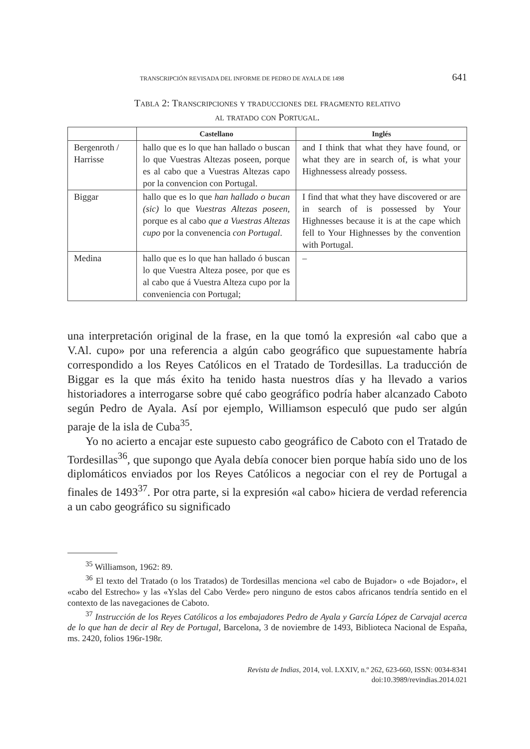TRANSCRIPCIÓN REVISADA DEL INFORME DE PEDRO DE AYALA DE 1498 641
Tabla 2: Transcripciones y traducciones del fragmento relativo
al tratado con Portugal.
| | Castellano | Inglés |
| --- | --- | --- |
| Bergenroth / Harrisse | hallo que es lo que han hallado o buscan lo que Vuestras Altezas poseen, porque es al cabo que a Vuestras Altezas capo por la convencion con Portugal. | and I think that what they have found, or what they are in search of, is what your Highnessess already possess. |
| Biggar | hallo que es lo que han hallado o bucan (sic) lo que Vuestras Altezas poseen , porque es al cabo que a Vuestras Altezas cupo por la convenencia con Portugal . | I find that what they have discovered or are in search of is possessed by Your Highnesses because it is at the cape which fell to Your Highnesses by the convention with Portugal. |
| Medina | hallo que es lo que han hallado ó buscan lo que Vuestra Alteza posee, por que es al cabo que á Vuestra Alteza cupo por la conveniencia con Portugal; | – |
una interpretación original de la frase, en la que tomó la expresión «al cabo que a V.Al. cupo» por una referencia a algún cabo geográfico que supuestamente habría correspondido a los Reyes Católicos en el Tratado de Tordesillas. La traducción de Biggar es la que más éxito ha tenido hasta nuestros días y ha llevado a varios historiadores a interrogarse sobre qué cabo geográfico podría haber alcanzado Caboto según Pedro de Ayala. Así por ejemplo, Williamson especuló que pudo ser algún paraje de la isla de Cuba<sup>35</sup>.
Yo no acierto a encajar este supuesto cabo geográfico de Caboto con el Tratado de Tordesillas<sup>36</sup>, que supongo que Ayala debía conocer bien porque había sido uno de los diplomáticos enviados por los Reyes Católicos a negociar con el rey de Portugal a finales de 1493<sup>37</sup>. Por otra parte, si la expresión «al cabo» hiciera de verdad referencia a un cabo geográfico su significado
<sup>35</sup> Williamson, 1962: 89.
<sup>36</sup> El texto del Tratado (o los Tratados) de Tordesillas menciona «el cabo de Bujador» o «de Bojador», el «cabo del Estrecho» y las «Yslas del Cabo Verde» pero ninguno de estos cabos africanos tendría sentido en el contexto de las navegaciones de Caboto.
<sup>37</sup> Instrucción de los Reyes Católicos a los embajadores Pedro de Ayala y García López de Carvajal acerca de lo que han de decir al Rey de Portugal, Barcelona, 3 de noviembre de 1493, Biblioteca Nacional de España, ms. 2420, folios 196r-198r.
Revista de Indias, 2014, vol. LXXIV, n.º 262, 623-660, ISSN: 0034-8341
doi:10.3989/revindias.2014.021